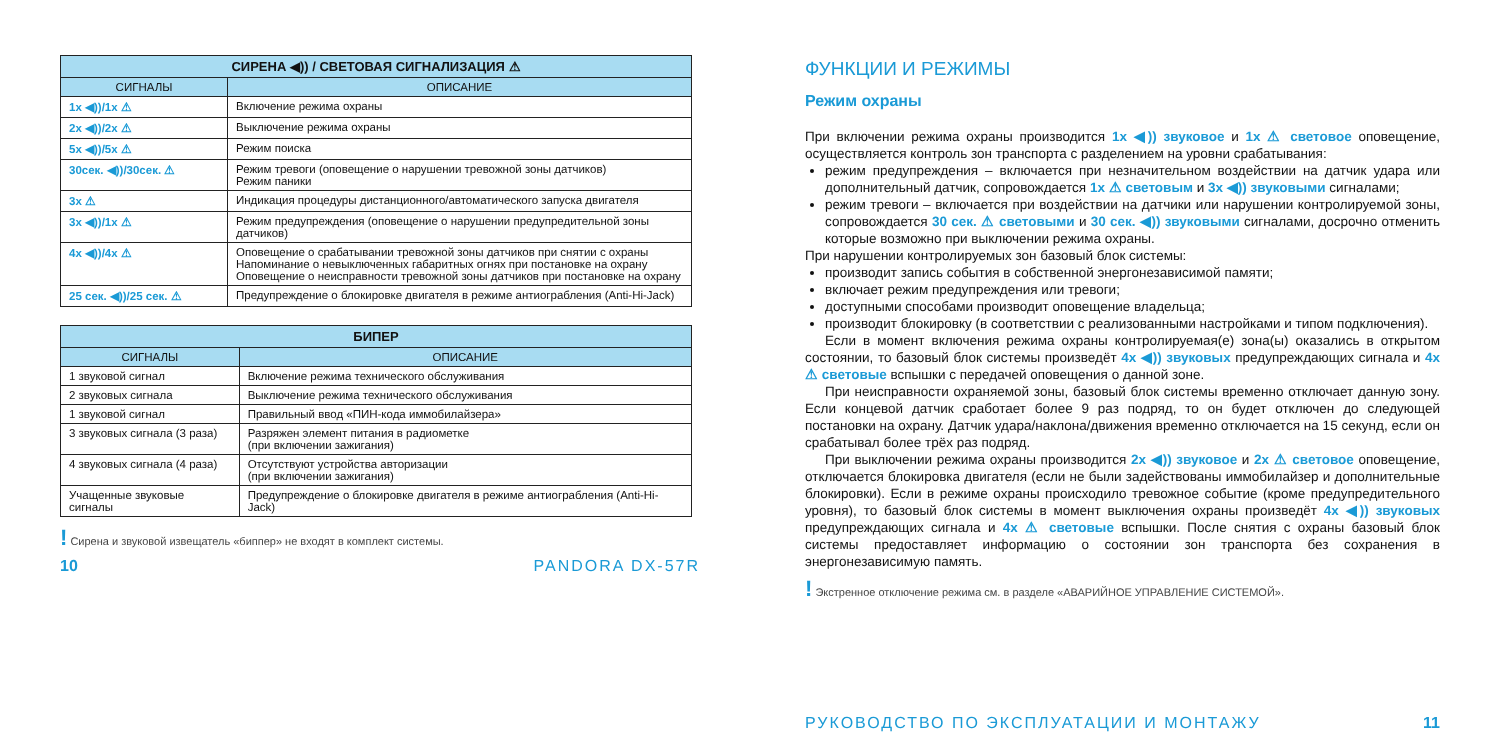| СИРЕНА ◀)) / СВЕТОВАЯ СИГНАЛИЗАЦИЯ ⚠ | |
| --- | --- |
| СИГНАЛЫ | ОПИСАНИЕ |
| 1x ◀))/1x ⚠ | Включение режима охраны |
| 2x ◀))/2x ⚠ | Выключение режима охраны |
| 5x ◀))/5x ⚠ | Режим поиска |
| 30сек. ◀))/30сек. ⚠ | Режим тревоги (оповещение о нарушении тревожной зоны датчиков) Режим паники |
| 3x ⚠ | Индикация процедуры дистанционного/автоматического запуска двигателя |
| 3x ◀))/1x ⚠ | Режим предупреждения (оповещение о нарушении предупредительной зоны датчиков) |
| 4x ◀))/4x ⚠ | Оповещение о срабатывании тревожной зоны датчиков при снятии с охраны Напоминание о невыключенных габаритных огнях при постановке на охрану Оповещение о неисправности тревожной зоны датчиков при постановке на охрану |
| 25 сек. ◀))/25 сек. ⚠ | Предупреждение о блокировке двигателя в режиме антиограбления (Anti-Hi-Jack) |
| БИПЕР | |
| --- | --- |
| СИГНАЛЫ | ОПИСАНИЕ |
| 1 звуковой сигнал | Включение режима технического обслуживания |
| 2 звуковых сигнала | Выключение режима технического обслуживания |
| 1 звуковой сигнал | Правильный ввод «ПИН-кода иммобилайзера» |
| 3 звуковых сигнала (3 раза) | Разряжен элемент питания в радиометке (при включении зажигания) |
| 4 звуковых сигнала (4 раза) | Отсутствуют устройства авторизации (при включении зажигания) |
| Учащенные звуковые сигналы | Предупреждение о блокировке двигателя в режиме антиограбления (Anti-Hi-Jack) |
! Сирена и звуковой извещатель «биппер» не входят в комплект системы.
10 PANDORA DX-57R
ФУНКЦИИ И РЕЖИМЫ
Режим охраны
При включении режима охраны производится 1x ◀)) звуковое и 1x ⚠ световое оповещение, осуществляется контроль зон транспорта с разделением на уровни срабатывания:
режим предупреждения – включается при незначительном воздействии на датчик удара или дополнительный датчик, сопровождается 1x ⚠ световым и 3x ◀)) звуковыми сигналами;
режим тревоги – включается при воздействии на датчики или нарушении контролируемой зоны, сопровождается 30 сек. ⚠ световыми и 30 сек. ◀)) звуковыми сигналами, досрочно отменить которые возможно при выключении режима охраны.
При нарушении контролируемых зон базовый блок системы:
производит запись события в собственной энергонезависимой памяти;
включает режим предупреждения или тревоги;
доступными способами производит оповещение владельца;
производит блокировку (в соответствии с реализованными настройками и типом подключения).
Если в момент включения режима охраны контролируемая(е) зона(ы) оказались в открытом состоянии, то базовый блок системы произведёт 4x ◀)) звуковых предупреждающих сигнала и 4x ⚠ световые вспышки с передачей оповещения о данной зоне.
При неисправности охраняемой зоны, базовый блок системы временно отключает данную зону. Если концевой датчик сработает более 9 раз подряд, то он будет отключен до следующей постановки на охрану. Датчик удара/наклона/движения временно отключается на 15 секунд, если он срабатывал более трёх раз подряд.
При выключении режима охраны производится 2x ◀)) звуковое и 2x ⚠ световое оповещение, отключается блокировка двигателя (если не были задействованы иммобилайзер и дополнительные блокировки). Если в режиме охраны происходило тревожное событие (кроме предупредительного уровня), то базовый блок системы в момент выключения охраны произведёт 4x ◀)) звуковых предупреждающих сигнала и 4x ⚠ световые вспышки. После снятия с охраны базовый блок системы предоставляет информацию о состоянии зон транспорта без сохранения в энергонезависимую память.
! Экстренное отключение режима см. в разделе «АВАРИЙНОЕ УПРАВЛЕНИЕ СИСТЕМОЙ».
РУКОВОДСТВО ПО ЭКСПЛУАТАЦИИ И МОНТАЖУ 11